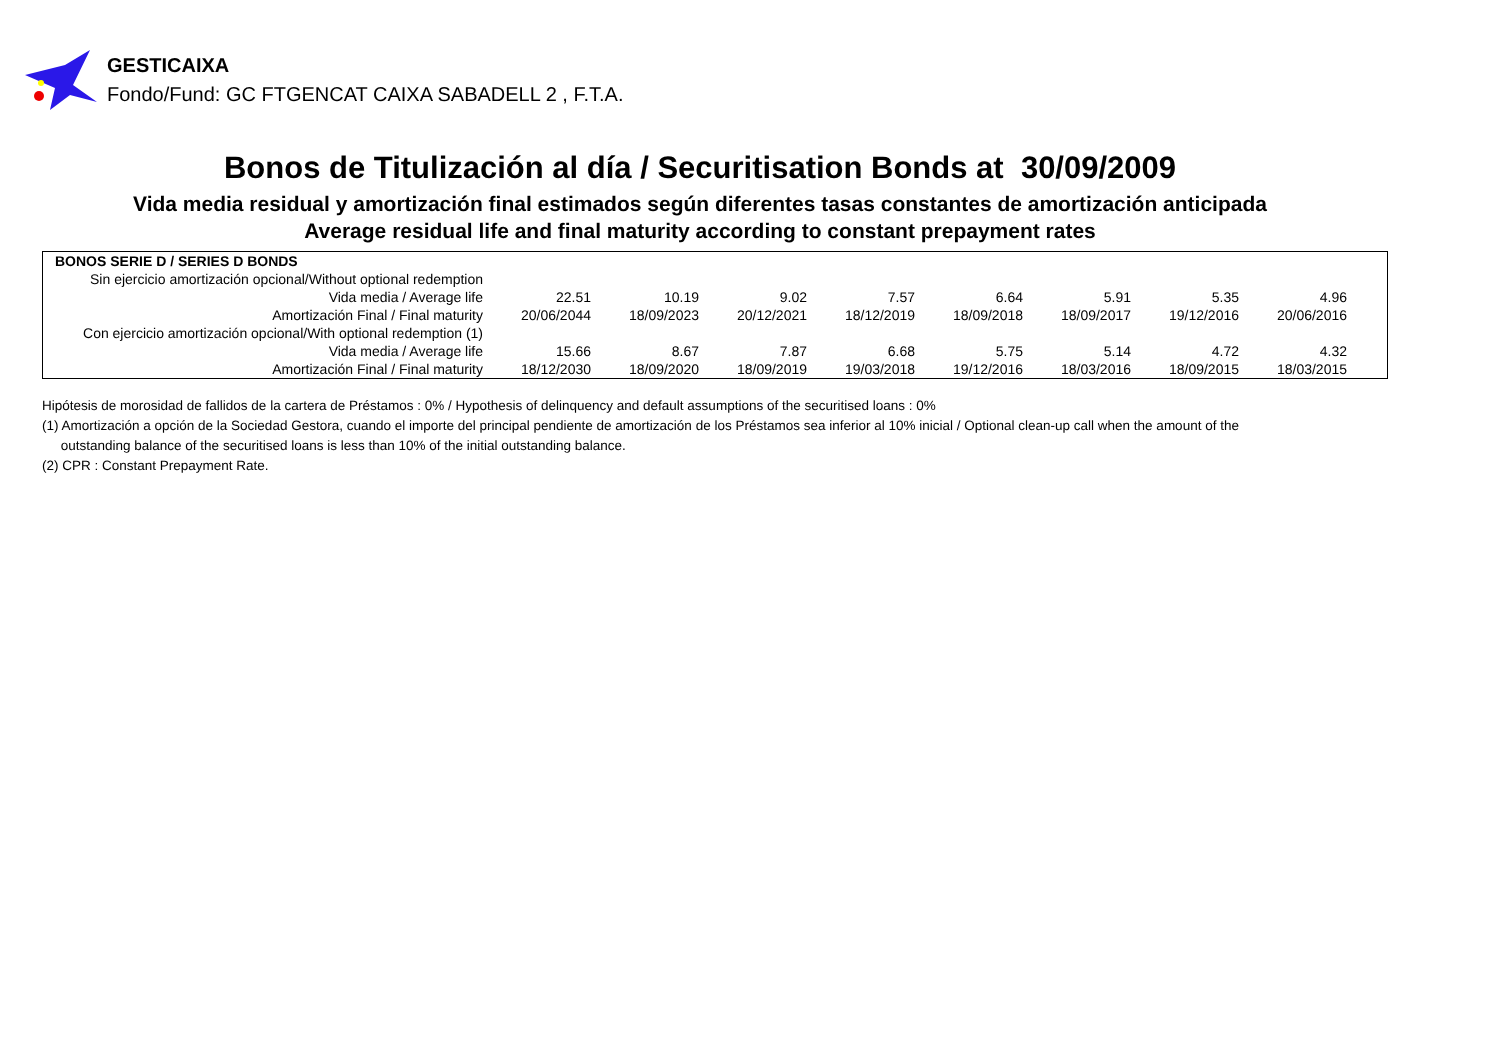GESTICAIXA
Fondo/Fund: GC FTGENCAT CAIXA SABADELL 2 , F.T.A.
Bonos de Titulización al día / Securitisation Bonds at 30/09/2009
Vida media residual y amortización final estimados según diferentes tasas constantes de amortización anticipada
Average residual life and final maturity according to constant prepayment rates
| BONOS SERIE D / SERIES D BONDS | | | | | | | | | |
| Sin ejercicio amortización opcional/Without optional redemption | | | | | | | | | |
| Vida media / Average life | 22.51 | 10.19 | 9.02 | 7.57 | 6.64 | 5.91 | 5.35 | 4.96 | |
| Amortización Final / Final maturity | 20/06/2044 | 18/09/2023 | 20/12/2021 | 18/12/2019 | 18/09/2018 | 18/09/2017 | 19/12/2016 | 20/06/2016 | |
| Con ejercicio amortización opcional/With optional redemption (1) | | | | | | | | | |
| Vida media / Average life | 15.66 | 8.67 | 7.87 | 6.68 | 5.75 | 5.14 | 4.72 | 4.32 | |
| Amortización Final / Final maturity | 18/12/2030 | 18/09/2020 | 18/09/2019 | 19/03/2018 | 19/12/2016 | 18/03/2016 | 18/09/2015 | 18/03/2015 | |
Hipótesis de morosidad de fallidos de la cartera de Préstamos : 0% / Hypothesis of delinquency and default assumptions of the securitised loans : 0%
(1) Amortización a opción de la Sociedad Gestora, cuando el importe del principal pendiente de amortización de los Préstamos sea inferior al 10% inicial / Optional clean-up call when the amount of the
outstanding balance of the securitised loans is less than 10% of the initial outstanding balance.
(2) CPR : Constant Prepayment Rate.